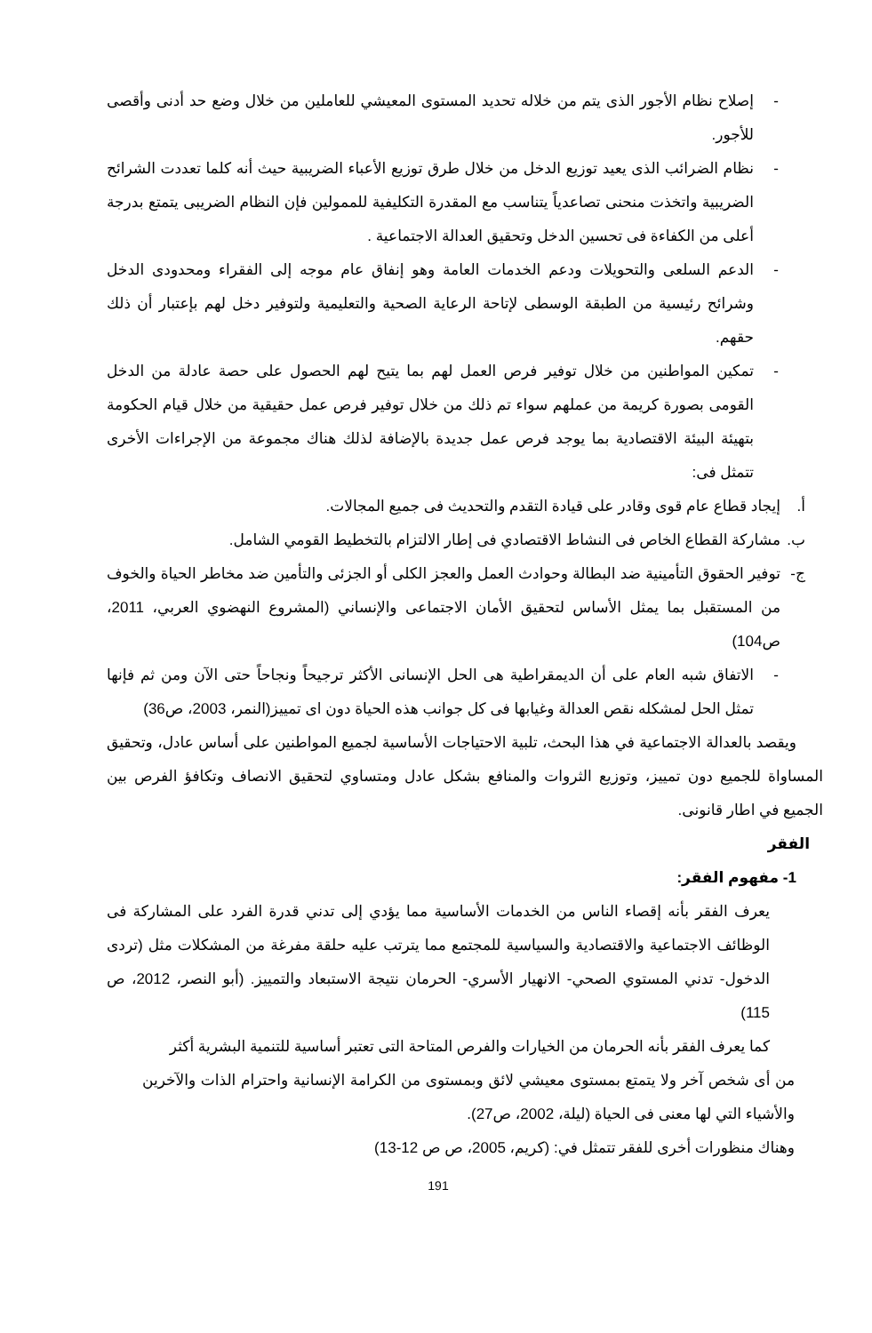- إصلاح نظام الأجور الذى يتم من خلاله تحديد المستوى المعيشي للعاملين من خلال وضع حد أدنى وأقصى للأجور.
- نظام الضرائب الذى يعيد توزيع الدخل من خلال طرق توزيع الأعباء الضريبية حيث أنه كلما تعددت الشرائح الضريبية واتخذت منحنى تصاعدياً يتناسب مع المقدرة التكليفية للممولين فإن النظام الضريبى يتمتع بدرجة أعلى من الكفاءة فى تحسين الدخل وتحقيق العدالة الاجتماعية .
- الدعم السلعى والتحويلات ودعم الخدمات العامة وهو إنفاق عام موجه إلى الفقراء ومحدودى الدخل وشرائح رئيسية من الطبقة الوسطى لإتاحة الرعاية الصحية والتعليمية ولتوفير دخل لهم بإعتبار أن ذلك حقهم.
- تمكين المواطنين من خلال توفير فرص العمل لهم بما يتيح لهم الحصول على حصة عادلة من الدخل القومى بصورة كريمة من عملهم سواء تم ذلك من خلال توفير فرص عمل حقيقية من خلال قيام الحكومة بتهيئة البيئة الاقتصادية بما يوجد فرص عمل جديدة بالإضافة لذلك هناك مجموعة من الإجراءات الأخرى تتمثل فى:
أ. إيجاد قطاع عام قوى وقادر على قيادة التقدم والتحديث فى جميع المجالات.
ب. مشاركة القطاع الخاص فى النشاط الاقتصادي فى إطار الالتزام بالتخطيط القومي الشامل.
ج- توفير الحقوق التأمينية ضد البطالة وحوادث العمل والعجز الكلى أو الجزئى والتأمين ضد مخاطر الحياة والخوف من المستقبل بما يمثل الأساس لتحقيق الأمان الاجتماعى والإنساني (المشروع النهضوي العربي، 2011، ص104)
- الاتفاق شبه العام على أن الديمقراطية هى الحل الإنسانى الأكثر ترجيحاً ونجاحاً حتى الآن ومن ثم فإنها تمثل الحل لمشكله نقص العدالة وغيابها فى كل جوانب هذه الحياة دون اى تمييز(النمر، 2003، ص36)
ويقصد بالعدالة الاجتماعية في هذا البحث، تلبية الاحتياجات الأساسية لجميع المواطنين على أساس عادل، وتحقيق المساواة للجميع دون تمييز، وتوزيع الثروات والمنافع بشكل عادل ومتساوي لتحقيق الانصاف وتكافؤ الفرص بين الجميع في اطار قانونى.
الفقر
1- مفهوم الفقر:
يعرف الفقر بأنه إقصاء الناس من الخدمات الأساسية مما يؤدي إلى تدني قدرة الفرد على المشاركة فى الوظائف الاجتماعية والاقتصادية والسياسية للمجتمع مما يترتب عليه حلقة مفرغة من المشكلات مثل (تردى الدخول- تدني المستوي الصحي- الانهيار الأسري- الحرمان نتيجة الاستبعاد والتمييز. (أبو النصر، 2012، ص 115)
كما يعرف الفقر بأنه الحرمان من الخيارات والفرص المتاحة التى تعتبر أساسية للتنمية البشرية أكثر
من أى شخص آخر ولا يتمتع بمستوى معيشي لائق وبمستوى من الكرامة الإنسانية واحترام الذات والآخرين والأشياء التي لها معنى فى الحياة (ليلة، 2002، ص27).
وهناك منظورات أخرى للفقر تتمثل في: (كريم، 2005، ص ص 12-13)
191